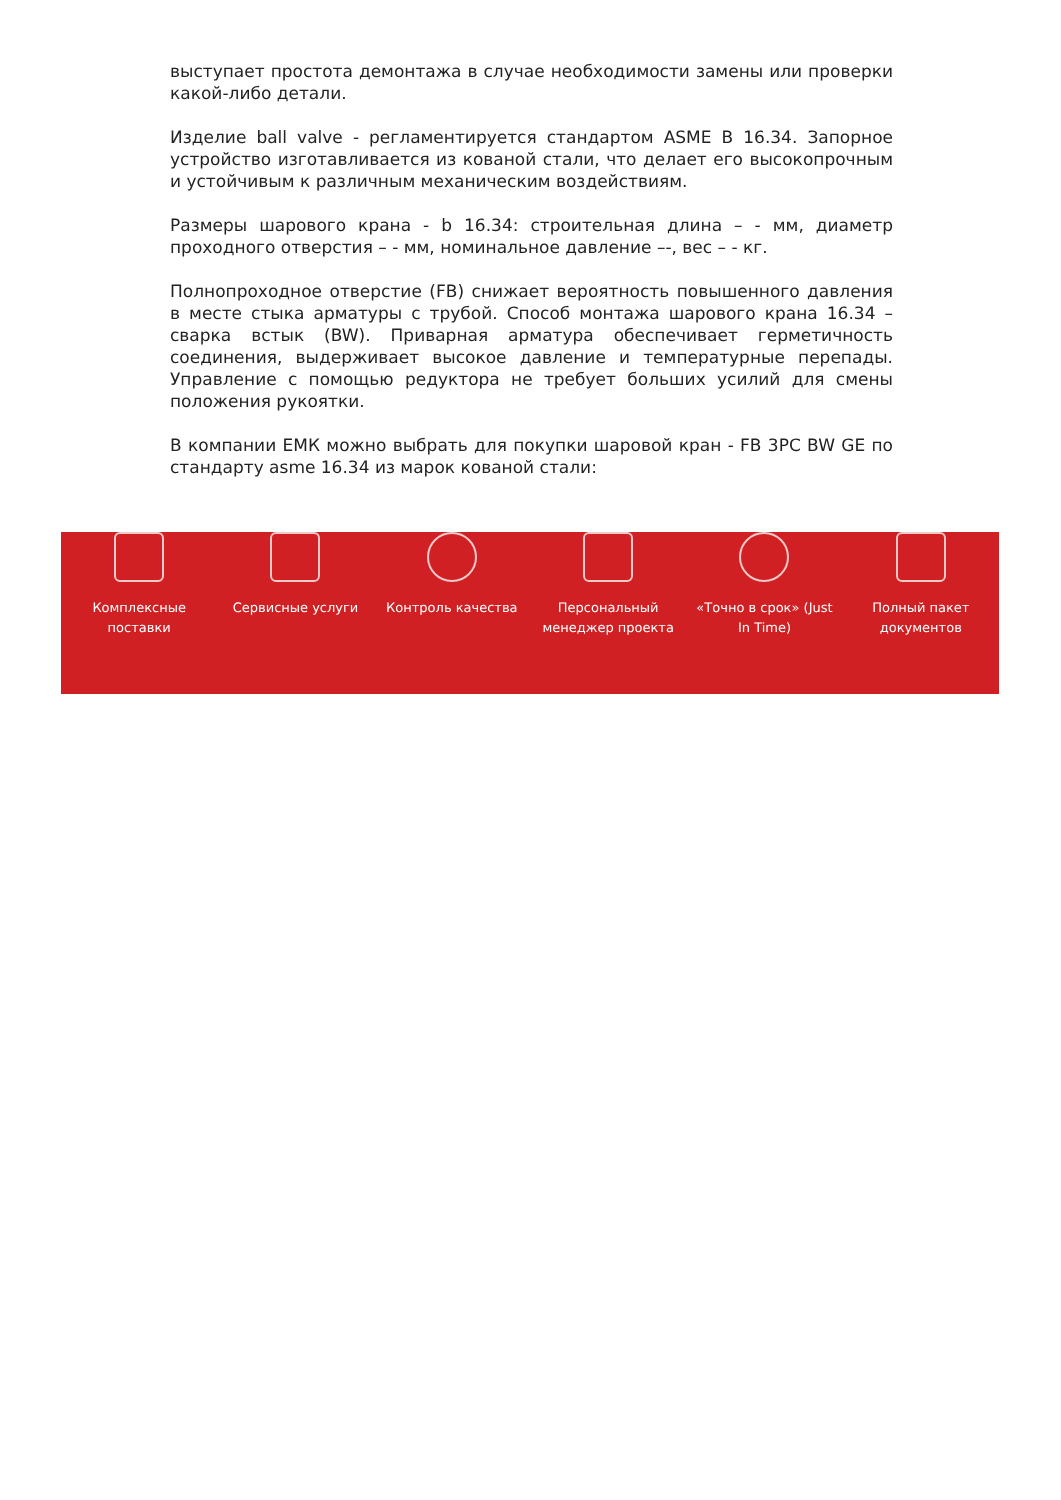выступает простота демонтажа в случае необходимости замены или проверки какой-либо детали.
Изделие ball valve - регламентируется стандартом ASME B 16.34. Запорное устройство изготавливается из кованой стали, что делает его высокопрочным и устойчивым к различным механическим воздействиям.
Размеры шарового крана - b 16.34: строительная длина – - мм, диаметр проходного отверстия – - мм, номинальное давление –-, вес – - кг.
Полнопроходное отверстие (FB) снижает вероятность повышенного давления в месте стыка арматуры с трубой. Способ монтажа шарового крана 16.34 – сварка встык (BW). Приварная арматура обеспечивает герметичность соединения, выдерживает высокое давление и температурные перепады. Управление с помощью редуктора не требует больших усилий для смены положения рукоятки.
В компании ЕМК можно выбрать для покупки шаровой кран - FB 3PC BW GE по стандарту asme 16.34 из марок кованой стали:
Комплексные
поставки
Сервисные услуги Контроль качества Персональный
менеджер проекта
«Точно в срок» (Just
In Time)
Полный пакет
документов